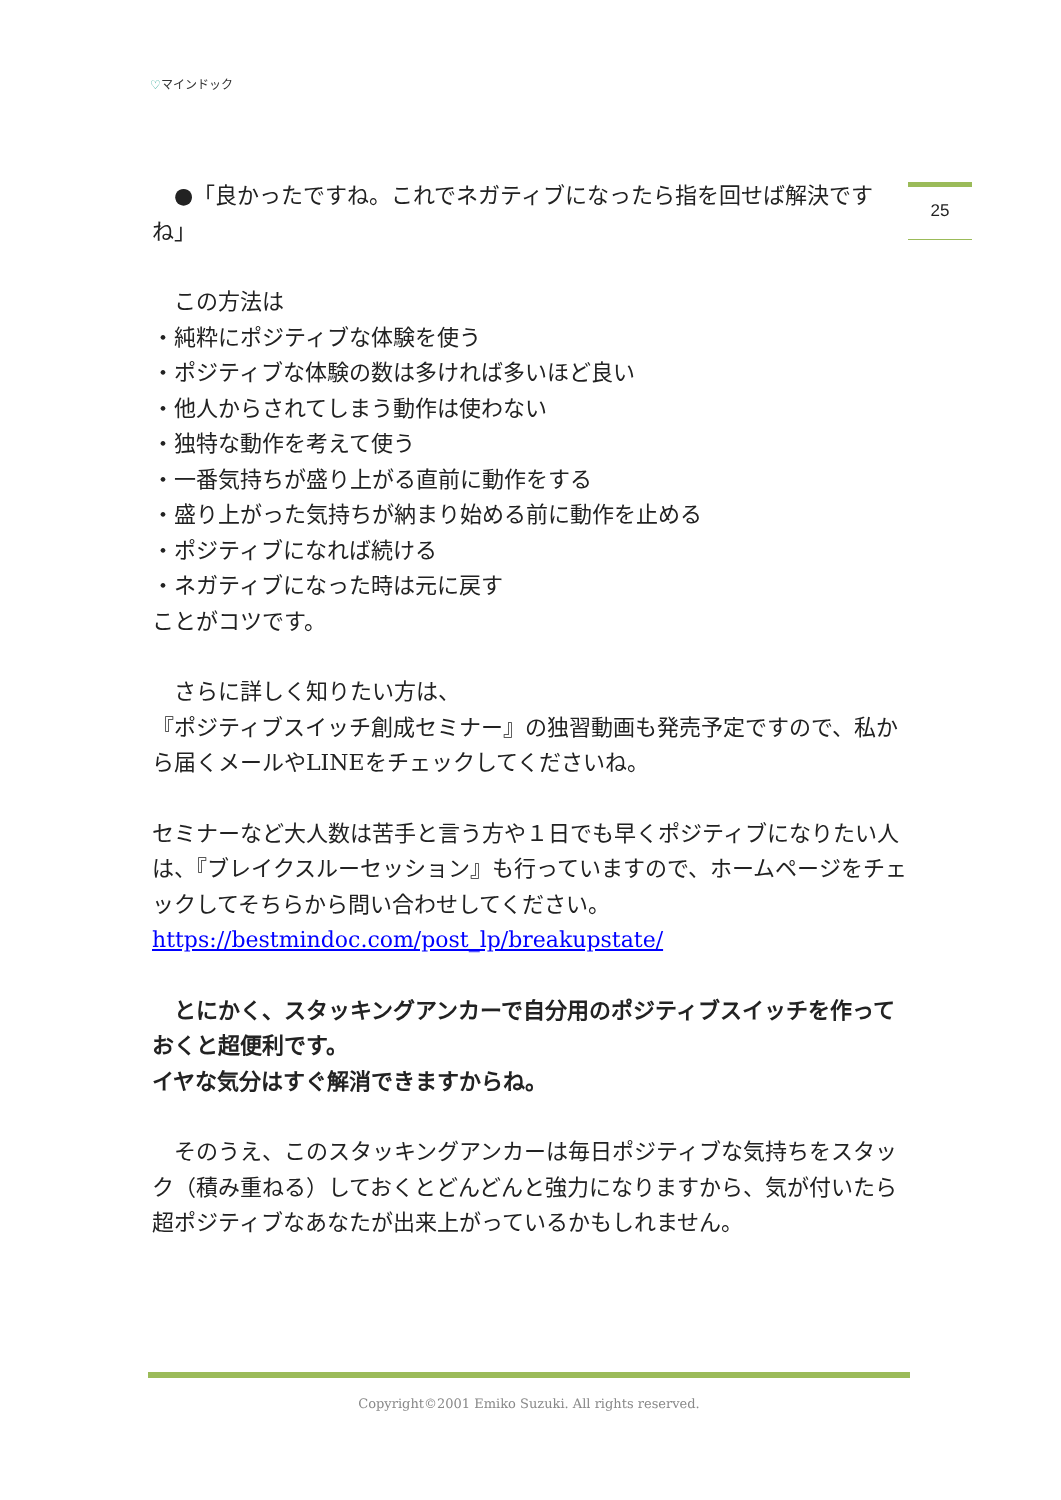♡マインドック
25
　●「良かったですね。これでネガティブになったら指を回せば解決ですね」
　この方法は
・純粋にポジティブな体験を使う
・ポジティブな体験の数は多ければ多いほど良い
・他人からされてしまう動作は使わない
・独特な動作を考えて使う
・一番気持ちが盛り上がる直前に動作をする
・盛り上がった気持ちが納まり始める前に動作を止める
・ポジティブになれば続ける
・ネガティブになった時は元に戻す
ことがコツです。
　さらに詳しく知りたい方は、
『ポジティブスイッチ創成セミナー』の独習動画も発売予定ですので、私から届くメールやLINEをチェックしてくださいね。
セミナーなど大人数は苦手と言う方や１日でも早くポジティブになりたい人は、『ブレイクスルーセッション』も行っていますので、ホームページをチェックしてそちらから問い合わせしてください。
https://bestmindoc.com/post_lp/breakupstate/
　とにかく、スタッキングアンカーで自分用のポジティブスイッチを作っておくと超便利です。
イヤな気分はすぐ解消できますからね。
　そのうえ、このスタッキングアンカーは毎日ポジティブな気持ちをスタック（積み重ねる）しておくとどんどんと強力になりますから、気が付いたら超ポジティブなあなたが出来上がっているかもしれません。
Copyright©2001 Emiko Suzuki. All rights reserved.